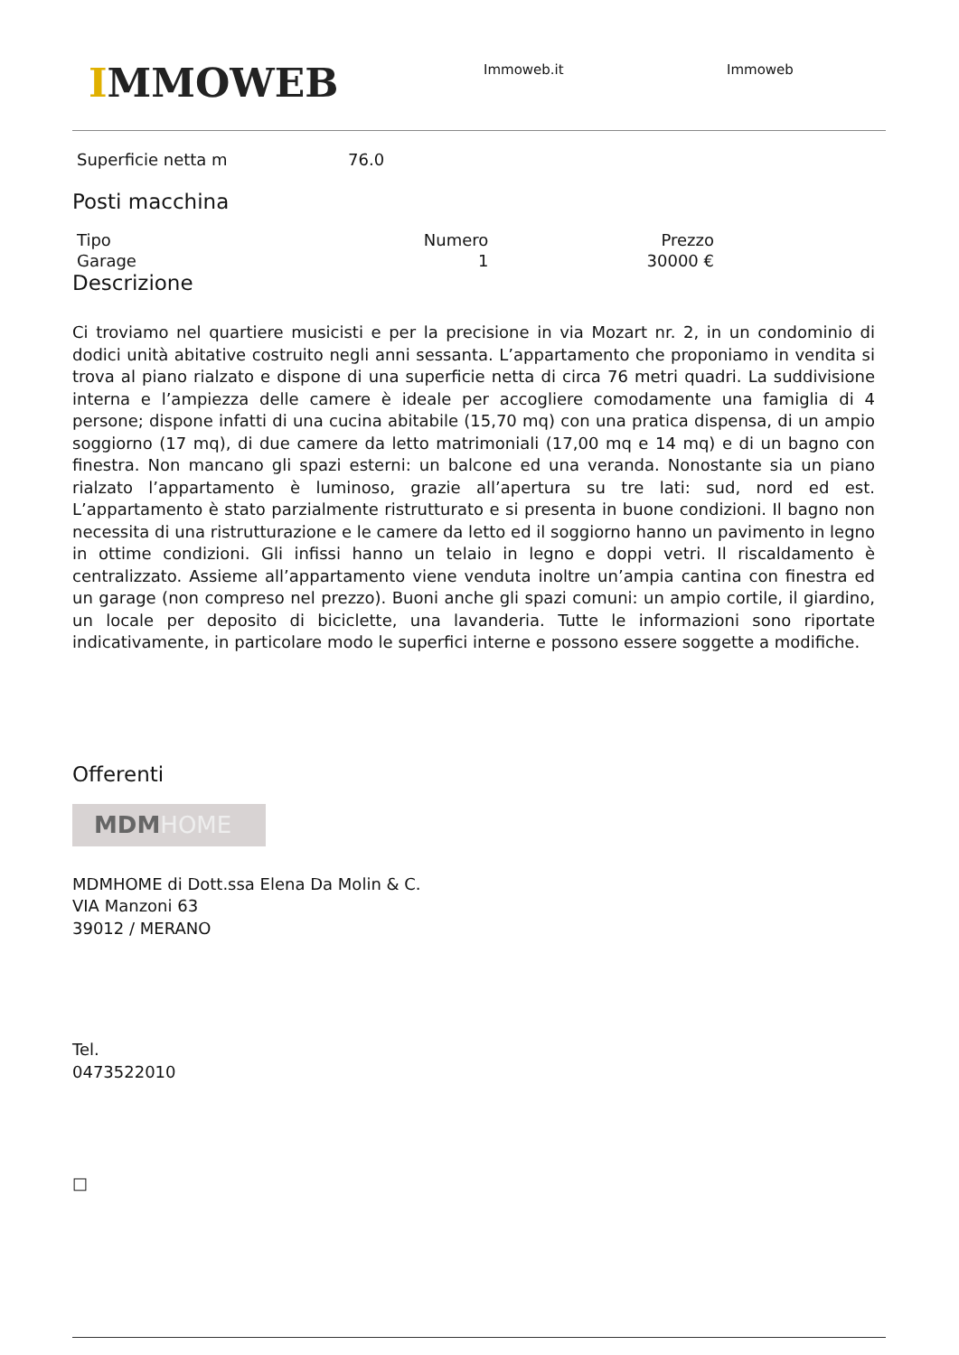IMMOWEB Immoweb.it Immoweb
| Superficie netta m | 76.0 |
Posti macchina
| Tipo | Numero | Prezzo |
| --- | --- | --- |
| Garage | 1 | 30000 € |
Descrizione
Ci troviamo nel quartiere musicisti e per la precisione in via Mozart nr. 2, in un condominio di dodici unità abitative costruito negli anni sessanta. L’appartamento che proponiamo in vendita si trova al piano rialzato e dispone di una superficie netta di circa 76 metri quadri. La suddivisione interna e l’ampiezza delle camere è ideale per accogliere comodamente una famiglia di 4 persone; dispone infatti di una cucina abitabile (15,70 mq) con una pratica dispensa, di un ampio soggiorno (17 mq), di due camere da letto matrimoniali (17,00 mq e 14 mq) e di un bagno con finestra. Non mancano gli spazi esterni: un balcone ed una veranda. Nonostante sia un piano rialzato l’appartamento è luminoso, grazie all’apertura su tre lati: sud, nord ed est. L’appartamento è stato parzialmente ristrutturato e si presenta in buone condizioni. Il bagno non necessita di una ristrutturazione e le camere da letto ed il soggiorno hanno un pavimento in legno in ottime condizioni. Gli infissi hanno un telaio in legno e doppi vetri. Il riscaldamento è centralizzato. Assieme all’appartamento viene venduta inoltre un’ampia cantina con finestra ed un garage (non compreso nel prezzo). Buoni anche gli spazi comuni: un ampio cortile, il giardino, un locale per deposito di biciclette, una lavanderia. Tutte le informazioni sono riportate indicativamente, in particolare modo le superfici interne e possono essere soggette a modifiche.
Offerenti
MDMHOME
MDMHOME di Dott.ssa Elena Da Molin & C.
VIA Manzoni 63
39012 / MERANO
Tel.
0473522010
□